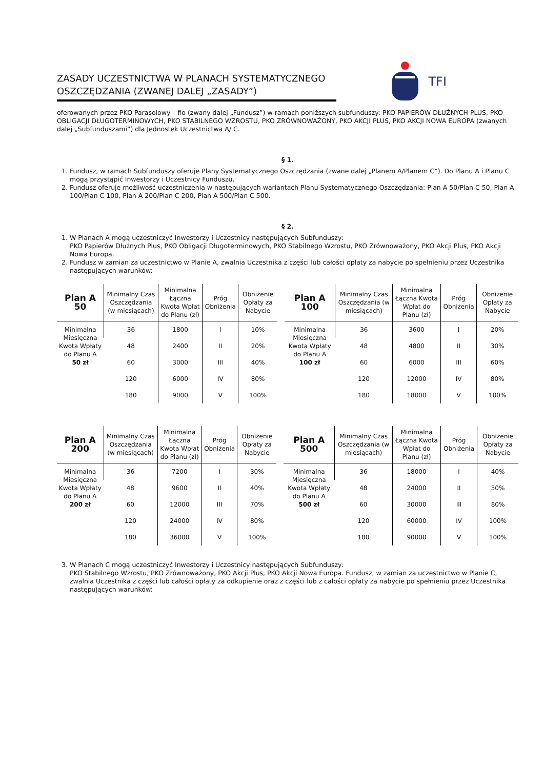ZASADY UCZESTNICTWA W PLANACH SYSTEMATYCZNEGO OSZCZĘDZANIA (ZWANEJ DALEJ „ZASADY”)
TFI
oferowanych przez PKO Parasolowy – fio (zwany dalej „Fundusz”) w ramach poniższych subfunduszy: PKO PAPIERÓW DŁUŻNYCH PLUS, PKO OBLIGACJI DŁUGOTERMINOWYCH, PKO STABILNEGO WZROSTU, PKO ZRÓWNOWAŻONY, PKO AKCJI PLUS, PKO AKCJI NOWA EUROPA (zwanych dalej „Subfunduszami”) dla Jednostek Uczestnictwa A/ C.
§ 1.
1. Fundusz, w ramach Subfunduszy oferuje Plany Systematycznego Oszczędzania (zwane dalej „Planem A/Planem C”). Do Planu A i Planu C mogą przystąpić Inwestorzy i Uczestnicy Funduszu.
2. Fundusz oferuje możliwość uczestniczenia w następujących wariantach Planu Systematycznego Oszczędzania: Plan A 50/Plan C 50, Plan A 100/Plan C 100, Plan A 200/Plan C 200, Plan A 500/Plan C 500.
§ 2.
1. W Planach A mogą uczestniczyć Inwestorzy i Uczestnicy następujących Subfunduszy:
PKO Papierów Dłużnych Plus, PKO Obligacji Długoterminowych, PKO Stabilnego Wzrostu, PKO Zrównoważony, PKO Akcji Plus, PKO Akcji Nowa Europa.
2. Fundusz w zamian za uczestnictwo w Planie A, zwalnia Uczestnika z części lub całości opłaty za nabycie po spełnieniu przez Uczestnika następujących warunków:
| Plan A 50 | Minimalny Czas Oszczędzania (w miesiącach) | Minimalna Łączna Kwota Wpłat do Planu (zł) | Próg Obniżenia | Obniżenie Opłaty za Nabycie |
| --- | --- | --- | --- | --- |
| Minimalna Miesięczna Kwota Wpłaty do Planu A 50 zł | 36 | 1800 | I | 10% |
| | 48 | 2400 | II | 20% |
| | 60 | 3000 | III | 40% |
| | 120 | 6000 | IV | 80% |
| | 180 | 9000 | V | 100% |
| Plan A 100 | Minimalny Czas Oszczędzania (w miesiącach) | Minimalna Łączna Kwota Wpłat do Planu (zł) | Próg Obniżenia | Obniżenie Opłaty za Nabycie |
| --- | --- | --- | --- | --- |
| Minimalna Miesięczna Kwota Wpłaty do Planu A 100 zł | 36 | 3600 | I | 20% |
| | 48 | 4800 | II | 30% |
| | 60 | 6000 | III | 60% |
| | 120 | 12000 | IV | 80% |
| | 180 | 18000 | V | 100% |
| Plan A 200 | Minimalny Czas Oszczędzania (w miesiącach) | Minimalna Łączna Kwota Wpłat do Planu (zł) | Próg Obniżenia | Obniżenie Opłaty za Nabycie |
| --- | --- | --- | --- | --- |
| Minimalna Miesięczna Kwota Wpłaty do Planu A 200 zł | 36 | 7200 | I | 30% |
| | 48 | 9600 | II | 40% |
| | 60 | 12000 | III | 70% |
| | 120 | 24000 | IV | 80% |
| | 180 | 36000 | V | 100% |
| Plan A 500 | Minimalny Czas Oszczędzania (w miesiącach) | Minimalna Łączna Kwota Wpłat do Planu (zł) | Próg Obniżenia | Obniżenie Opłaty za Nabycie |
| --- | --- | --- | --- | --- |
| Minimalna Miesięczna Kwota Wpłaty do Planu A 500 zł | 36 | 18000 | I | 40% |
| | 48 | 24000 | II | 50% |
| | 60 | 30000 | III | 80% |
| | 120 | 60000 | IV | 100% |
| | 180 | 90000 | V | 100% |
3. W Planach C mogą uczestniczyć Inwestorzy i Uczestnicy następujących Subfunduszy:
PKO Stabilnego Wzrostu, PKO Zrównoważony, PKO Akcji Plus, PKO Akcji Nowa Europa. Fundusz, w zamian za uczestnictwo w Planie C, zwalnia Uczestnika z części lub całości opłaty za odkupienie oraz z części lub z całości opłaty za nabycie po spełnieniu przez Uczestnika następujących warunków: